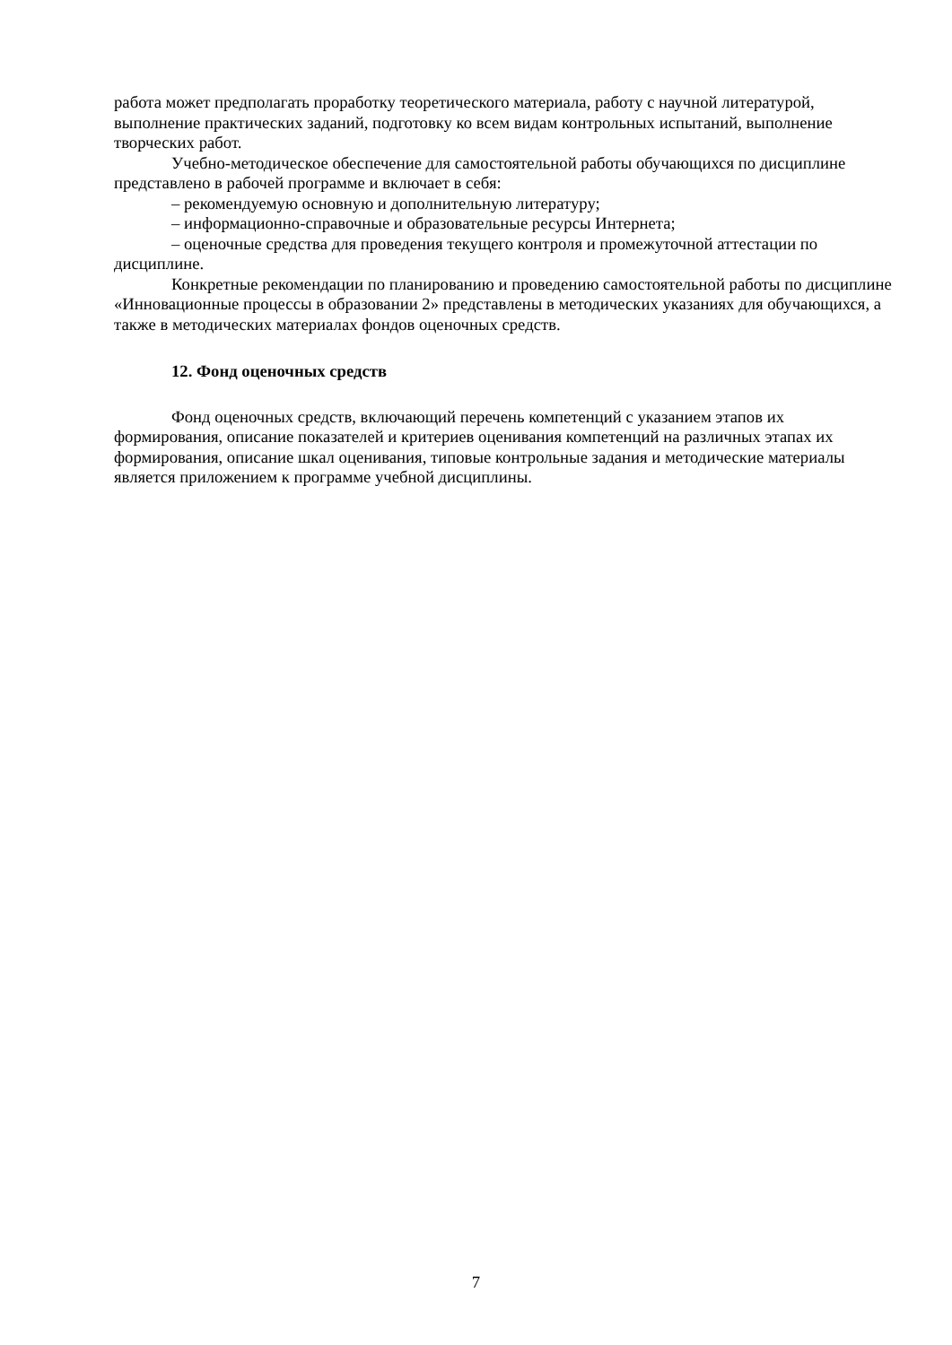работа может предполагать проработку теоретического материала, работу с научной литературой, выполнение практических заданий, подготовку ко всем видам контрольных испытаний, выполнение творческих работ.
Учебно-методическое обеспечение для самостоятельной работы обучающихся по дисциплине представлено в рабочей программе и включает в себя:
– рекомендуемую основную и дополнительную литературу;
– информационно-справочные и образовательные ресурсы Интернета;
– оценочные средства для проведения текущего контроля и промежуточной аттестации по дисциплине.
Конкретные рекомендации по планированию и проведению самостоятельной работы по дисциплине «Инновационные процессы в образовании 2» представлены в методических указаниях для обучающихся, а также в методических материалах фондов оценочных средств.
12. Фонд оценочных средств
Фонд оценочных средств, включающий перечень компетенций с указанием этапов их формирования, описание показателей и критериев оценивания компетенций на различных этапах их формирования, описание шкал оценивания, типовые контрольные задания и методические материалы является приложением к программе учебной дисциплины.
7